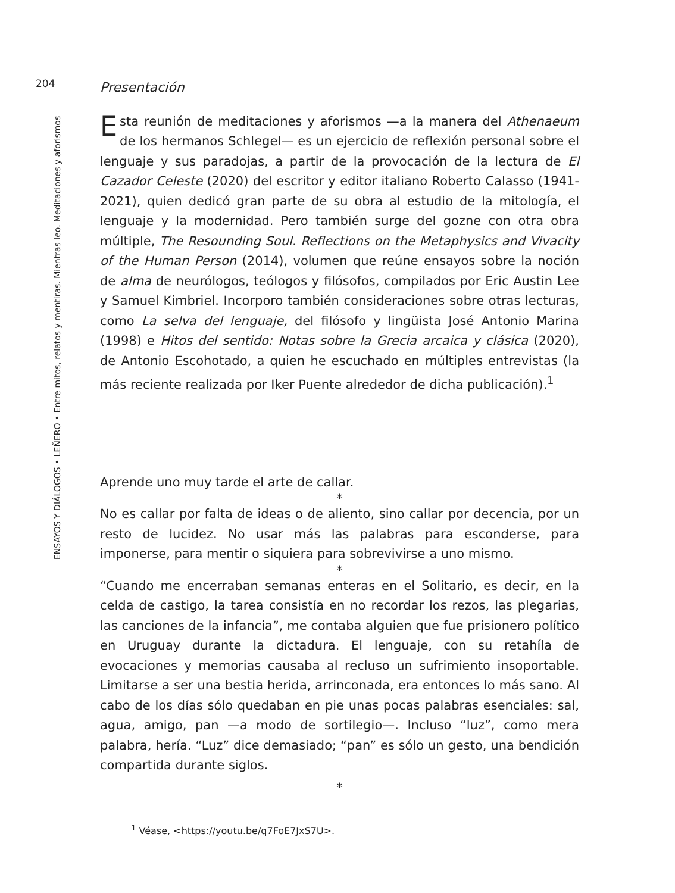204
ENSAYOS Y DIÁLOGOS • LEÑERO • Entre mitos, relatos y mentiras. Mientras leo. Meditaciones y aforismos
Presentación
Esta reunión de meditaciones y aforismos —a la manera del Athenaeum de los hermanos Schlegel— es un ejercicio de reflexión personal sobre el lenguaje y sus paradojas, a partir de la provocación de la lectura de El Cazador Celeste (2020) del escritor y editor italiano Roberto Calasso (1941-2021), quien dedicó gran parte de su obra al estudio de la mitología, el lenguaje y la modernidad. Pero también surge del gozne con otra obra múltiple, The Resounding Soul. Reflections on the Metaphysics and Vivacity of the Human Person (2014), volumen que reúne ensayos sobre la noción de alma de neurólogos, teólogos y filósofos, compilados por Eric Austin Lee y Samuel Kimbriel. Incorporo también consideraciones sobre otras lecturas, como La selva del lenguaje, del filósofo y lingüista José Antonio Marina (1998) e Hitos del sentido: Notas sobre la Grecia arcaica y clásica (2020), de Antonio Escohotado, a quien he escuchado en múltiples entrevistas (la más reciente realizada por Iker Puente alrededor de dicha publicación).<sup>1</sup>
Aprende uno muy tarde el arte de callar.
*
No es callar por falta de ideas o de aliento, sino callar por decencia, por un resto de lucidez. No usar más las palabras para esconderse, para imponerse, para mentir o siquiera para sobrevivirse a uno mismo.
*
“Cuando me encerraban semanas enteras en el Solitario, es decir, en la celda de castigo, la tarea consistía en no recordar los rezos, las plegarias, las canciones de la infancia”, me contaba alguien que fue prisionero político en Uruguay durante la dictadura. El lenguaje, con su retahíla de evocaciones y memorias causaba al recluso un sufrimiento insoportable. Limitarse a ser una bestia herida, arrinconada, era entonces lo más sano. Al cabo de los días sólo quedaban en pie unas pocas palabras esenciales: sal, agua, amigo, pan —a modo de sortilegio—. Incluso “luz”, como mera palabra, hería. “Luz” dice demasiado; “pan” es sólo un gesto, una bendición compartida durante siglos.
*
<sup>1</sup> Véase, <https://youtu.be/q7FoE7JxS7U>.